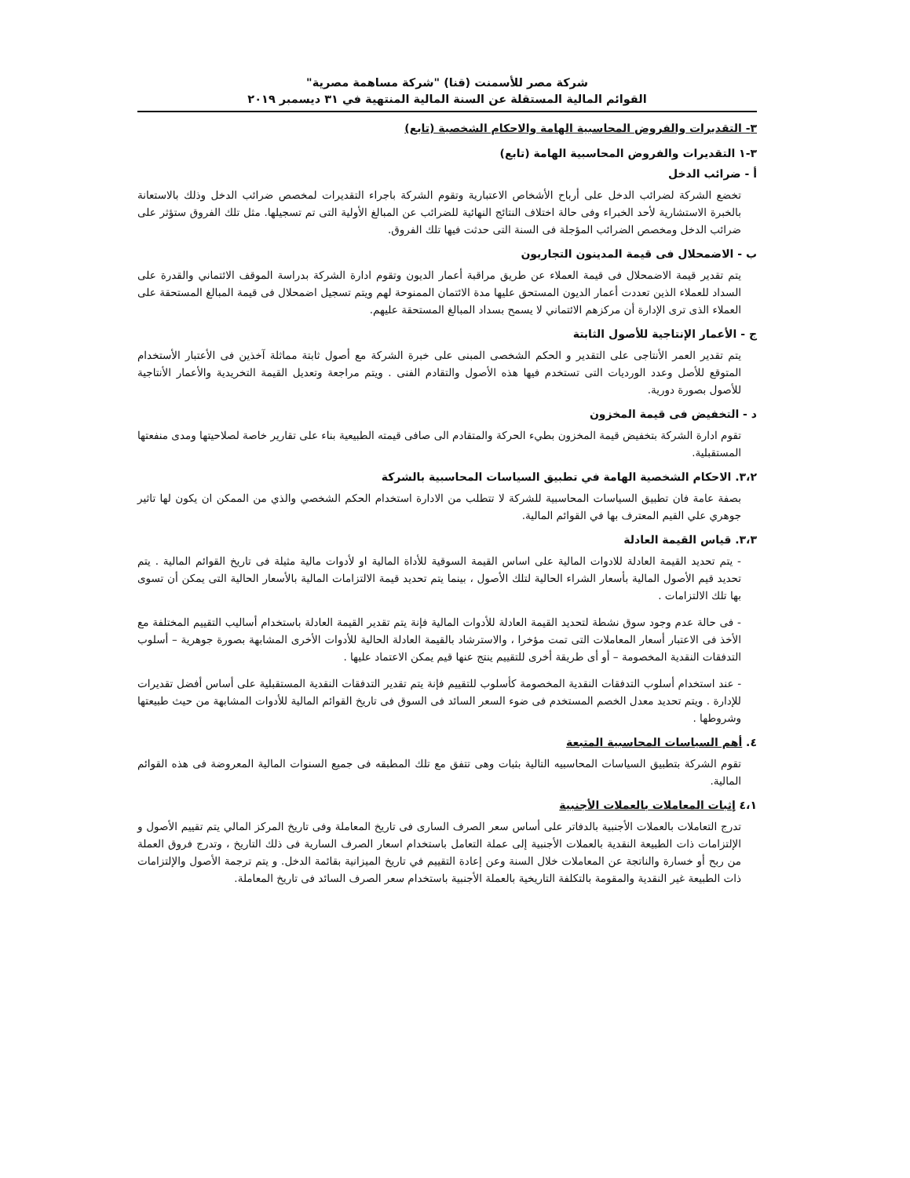شركة مصر للأسمنت (قنا) "شركة مساهمة مصرية"
القوائم المالية المستقلة عن السنة المالية المنتهية في ٣١ ديسمبر ٢٠١٩
٣- التقديرات والفروض المحاسبية الهامة والاحكام الشخصية (تابع)
٣-١ التقديرات والفروض المحاسبية الهامة (تابع)
أ - ضرائب الدخل
تخضع الشركة لضرائب الدخل على أرباح الأشخاص الاعتبارية وتقوم الشركة باجراء التقديرات لمخصص ضرائب الدخل وذلك بالاستعانة بالخبرة الاستشارية لأحد الخبراء وفى حالة اختلاف النتائج النهائية للضرائب عن المبالغ الأولية التى تم تسجيلها. مثل تلك الفروق ستؤثر على ضرائب الدخل ومخصص الضرائب المؤجلة فى السنة التى حدثت فيها تلك الفروق.
ب - الاضمحلال فى قيمة المدينون التجاريون
يتم تقدير قيمة الاضمحلال فى قيمة العملاء عن طريق مراقبة أعمار الديون وتقوم ادارة الشركة بدراسة الموقف الائتماني والقدرة على السداد للعملاء الذين تعددت أعمار الديون المستحق عليها مدة الائتمان الممنوحة لهم ويتم تسجيل اضمحلال فى قيمة المبالغ المستحقة على العملاء الذى ترى الإدارة أن مركزهم الائتماني لا يسمح بسداد المبالغ المستحقة عليهم.
ج - الأعمار الإنتاجية للأصول الثابتة
يتم تقدير العمر الأنتاجى على التقدير و الحكم الشخصى المبنى على خبرة الشركة مع أصول ثابتة مماثلة آخذين فى الأعتبار الأستخدام المتوقع للأصل وعدد الورديات التى تستخدم فيها هذه الأصول والتقادم الفنى . ويتم مراجعة وتعديل القيمة التخريدية والأعمار الأنتاجية للأصول بصورة دورية.
د - التخفيض فى قيمة المخزون
تقوم ادارة الشركة بتخفيض قيمة المخزون بطيء الحركة والمتقادم الى صافى قيمته الطبيعية بناء على تقارير خاصة لصلاحيتها ومدى منفعتها المستقبلية.
٣،٢. الاحكام الشخصية الهامة في تطبيق السياسات المحاسبية بالشركة
بصفة عامة فان تطبيق السياسات المحاسبية للشركة لا تتطلب من الادارة استخدام الحكم الشخصي والذي من الممكن ان يكون لها تاثير جوهري علي القيم المعترف بها في القوائم المالية.
٣،٣. قياس القيمة العادلة
- يتم تحديد القيمة العادلة للادوات المالية على اساس القيمة السوقية للأداة المالية او لأدوات مالية مثيلة فى تاريخ القوائم المالية . يتم تحديد قيم الأصول المالية بأسعار الشراء الحالية لتلك الأصول ، بينما يتم تحديد قيمة الالتزامات المالية بالأسعار الحالية التى يمكن أن تسوى بها تلك الالتزامات .
- فى حالة عدم وجود سوق نشطة لتحديد القيمة العادلة للأدوات المالية فإنة يتم تقدير القيمة العادلة باستخدام أساليب التقييم المختلفة مع الأخذ فى الاعتبار أسعار المعاملات التى تمت مؤخرا ، والاسترشاد بالقيمة العادلة الحالية للأدوات الأخرى المشابهة بصورة جوهرية – أسلوب التدفقات النقدية المخصومة – أو أى طريقة أخرى للتقييم ينتج عنها قيم يمكن الاعتماد عليها .
- عند استخدام أسلوب التدفقات النقدية المخصومة كأسلوب للتقييم فإنة يتم تقدير التدفقات النقدية المستقبلية على أساس أفضل تقديرات للإدارة . ويتم تحديد معدل الخصم المستخدم فى ضوء السعر السائد فى السوق فى تاريخ القوائم المالية للأدوات المشابهة من حيث طبيعتها وشروطها .
٤. أهم السياسات المحاسبية المتبعة
تقوم الشركة بتطبيق السياسات المحاسبيه التالية بثبات وهى تتفق مع تلك المطبقه فى جميع السنوات المالية المعروضة فى هذه القوائم المالية.
٤،١ إثبات المعاملات بالعملات الأجنبية
تدرج التعاملات بالعملات الأجنبية بالدفاتر على أساس سعر الصرف السارى فى تاريخ المعاملة وفى تاريخ المركز المالي يتم تقييم الأصول و الإلتزامات ذات الطبيعة النقدية بالعملات الأجنبية إلى عملة التعامل باستخدام اسعار الصرف السارية فى ذلك التاريخ ، وتدرج فروق العملة من ربح أو خسارة والناتجة عن المعاملات خلال السنة وعن إعادة التقييم في تاريخ الميزانية بقائمة الدخل. و يتم ترجمة الأصول والإلتزامات ذات الطبيعة غير النقدية والمقومة بالتكلفة التاريخية بالعملة الأجنبية باستخدام سعر الصرف السائد فى تاريخ المعاملة.